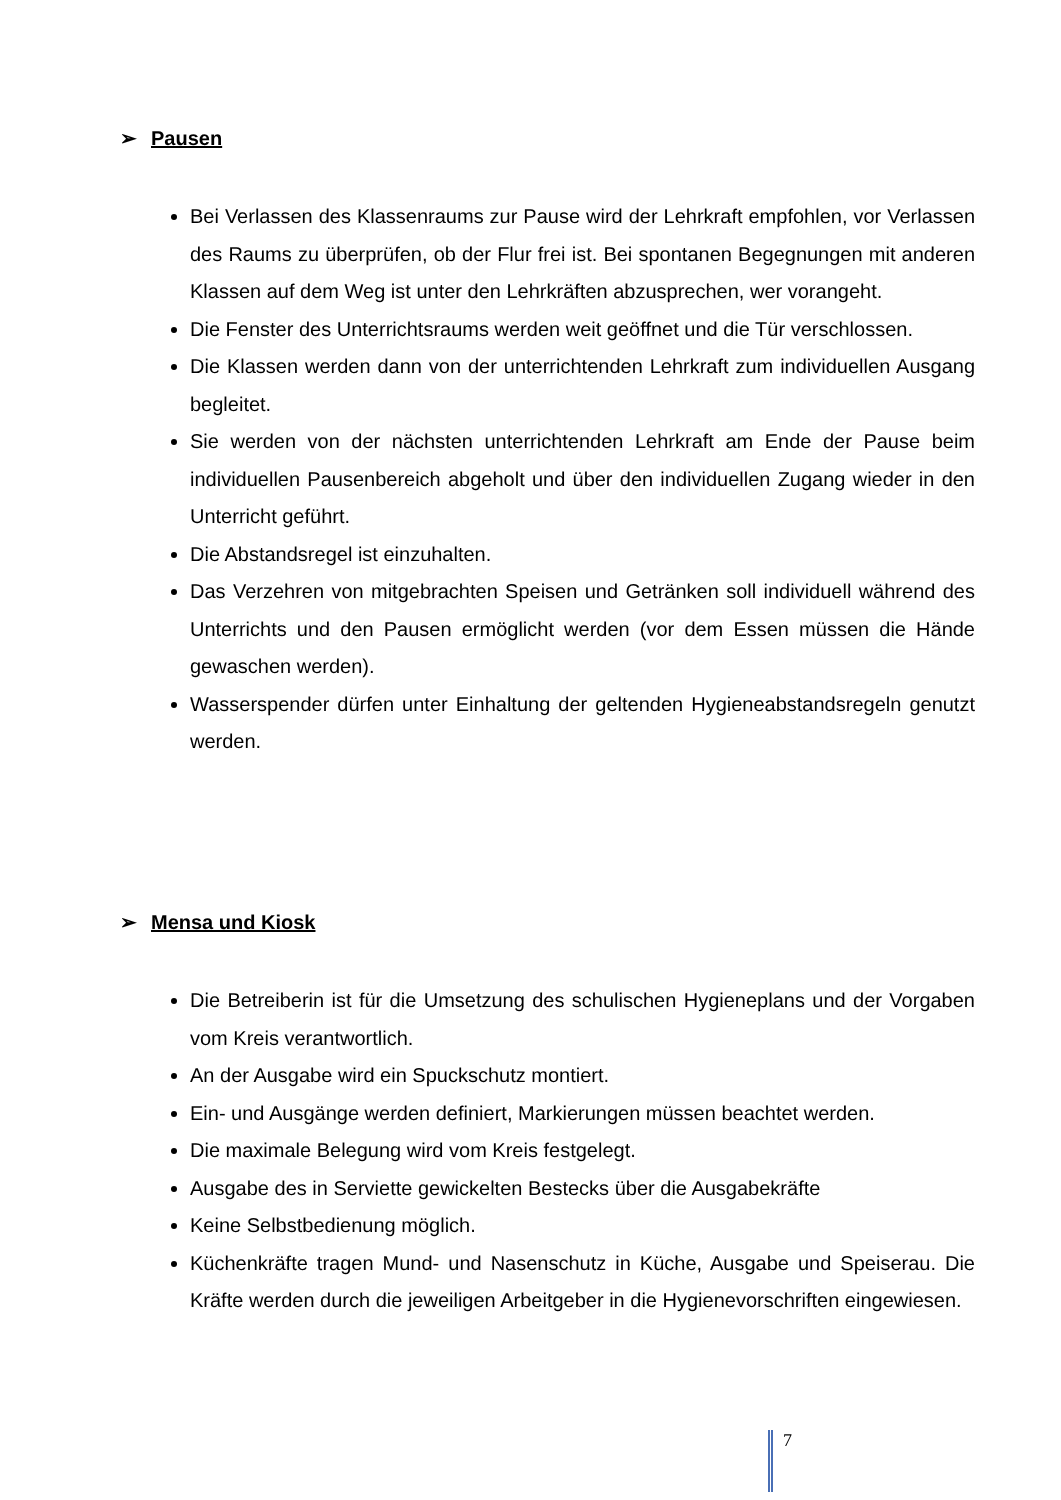➢ Pausen
Bei Verlassen des Klassenraums zur Pause wird der Lehrkraft empfohlen, vor Verlassen des Raums zu überprüfen, ob der Flur frei ist. Bei spontanen Begegnungen mit anderen Klassen auf dem Weg ist unter den Lehrkräften abzusprechen, wer vorangeht.
Die Fenster des Unterrichtsraums werden weit geöffnet und die Tür verschlossen.
Die Klassen werden dann von der unterrichtenden Lehrkraft zum individuellen Ausgang begleitet.
Sie werden von der nächsten unterrichtenden Lehrkraft am Ende der Pause beim individuellen Pausenbereich abgeholt und über den individuellen Zugang wieder in den Unterricht geführt.
Die Abstandsregel ist einzuhalten.
Das Verzehren von mitgebrachten Speisen und Getränken soll individuell während des Unterrichts und den Pausen ermöglicht werden (vor dem Essen müssen die Hände gewaschen werden).
Wasserspender dürfen unter Einhaltung der geltenden Hygieneabstandsregeln genutzt werden.
➢ Mensa und Kiosk
Die Betreiberin ist für die Umsetzung des schulischen Hygieneplans und der Vorgaben vom Kreis verantwortlich.
An der Ausgabe wird ein Spuckschutz montiert.
Ein- und Ausgänge werden definiert, Markierungen müssen beachtet werden.
Die maximale Belegung wird vom Kreis festgelegt.
Ausgabe des in Serviette gewickelten Bestecks über die Ausgabekräfte
Keine Selbstbedienung möglich.
Küchenkräfte tragen Mund- und Nasenschutz in Küche, Ausgabe und Speiserau. Die Kräfte werden durch die jeweiligen Arbeitgeber in die Hygienevorschriften eingewiesen.
7